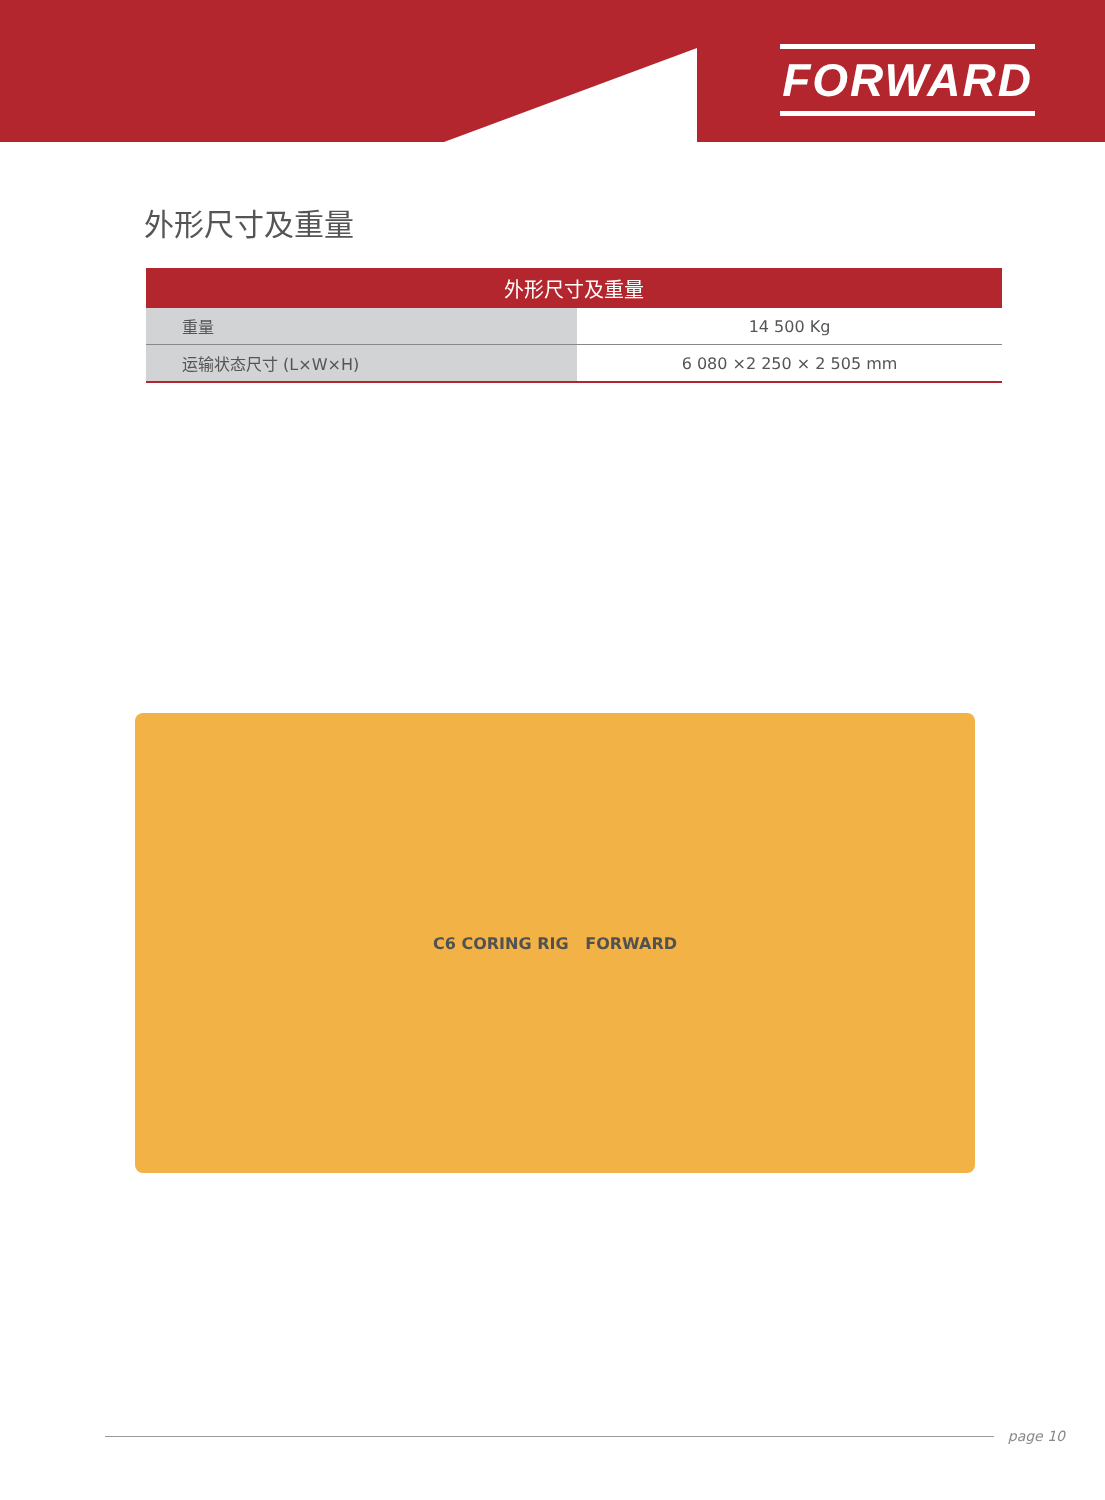FORWARD
外形尺寸及重量
| 外形尺寸及重量 | |
| --- | --- |
| 重量 | 14 500 Kg |
| 运输状态尺寸 (L×W×H) | 6 080 ×2 250 × 2 505 mm |
C6 CORING RIG FORWARD
page 10